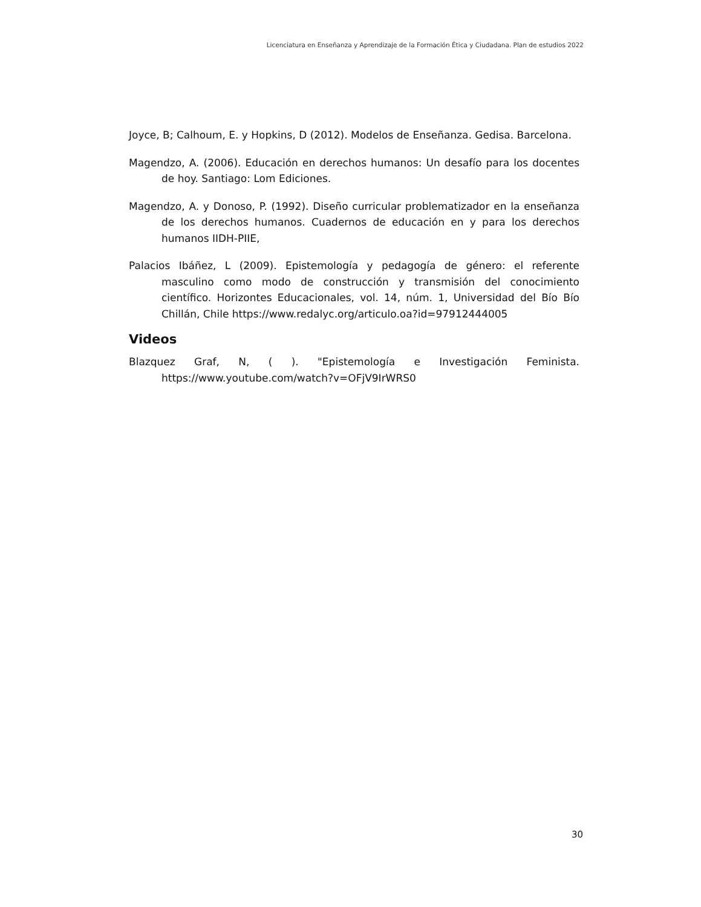Licenciatura en Enseñanza y Aprendizaje de la Formación Ética y Ciudadana. Plan de estudios 2022
Joyce, B; Calhoum, E. y Hopkins, D (2012). Modelos de Enseñanza. Gedisa. Barcelona.
Magendzo, A. (2006). Educación en derechos humanos: Un desafío para los docentes de hoy. Santiago: Lom Ediciones.
Magendzo, A. y Donoso, P. (1992). Diseño curricular problematizador en la enseñanza de los derechos humanos. Cuadernos de educación en y para los derechos humanos IIDH-PIIE,
Palacios Ibáñez, L (2009). Epistemología y pedagogía de género: el referente masculino como modo de construcción y transmisión del conocimiento científico. Horizontes Educacionales, vol. 14, núm. 1, Universidad del Bío Bío Chillán, Chile https://www.redalyc.org/articulo.oa?id=97912444005
Videos
Blazquez Graf, N, ( ). "Epistemología e Investigación Feminista. https://www.youtube.com/watch?v=OFjV9IrWRS0
30